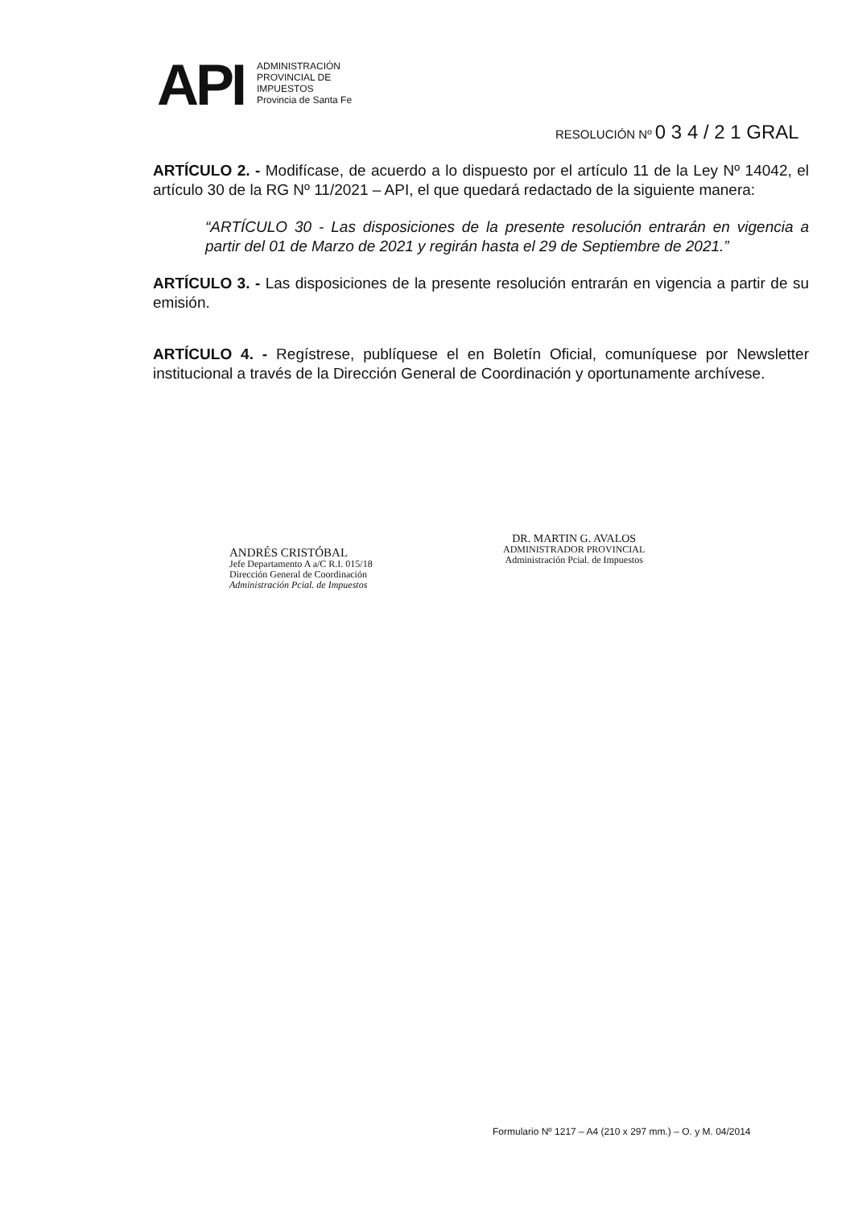API
ADMINISTRACIÓN
PROVINCIAL DE
IMPUESTOS
Provincia de Santa Fe
RESOLUCIÓN Nº 0 3 4 / 2 1 GRAL
ARTÍCULO 2. - Modifícase, de acuerdo a lo dispuesto por el artículo 11 de la Ley Nº 14042, el artículo 30 de la RG Nº 11/2021 – API, el que quedará redactado de la siguiente manera:
“ARTÍCULO 30 - Las disposiciones de la presente resolución entrarán en vigencia a partir del 01 de Marzo de 2021 y regirán hasta el 29 de Septiembre de 2021.”
ARTÍCULO 3. - Las disposiciones de la presente resolución entrarán en vigencia a partir de su emisión.
ARTÍCULO 4. - Regístrese, publíquese el en Boletín Oficial, comuníquese por Newsletter institucional a través de la Dirección General de Coordinación y oportunamente archívese.
ANDRÉS CRISTÓBAL
Jefe Departamento A a/C R.I. 015/18
Dirección General de Coordinación
Administración Pcial. de Impuestos
DR. MARTIN G. AVALOS
ADMINISTRADOR PROVINCIAL
Administración Pcial. de Impuestos
Formulario Nº 1217 – A4 (210 x 297 mm.) – O. y M. 04/2014